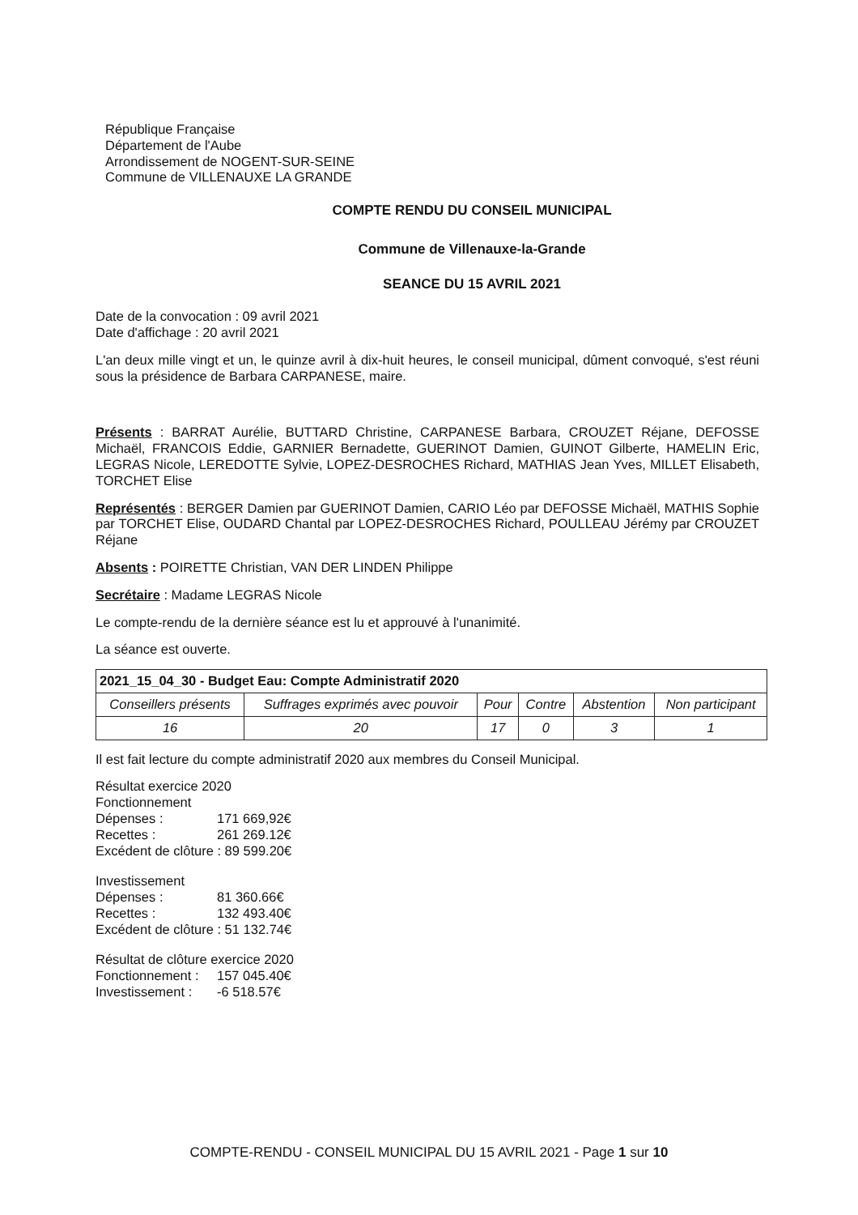République Française
Département de l'Aube
Arrondissement de NOGENT-SUR-SEINE
Commune de VILLENAUXE LA GRANDE
COMPTE RENDU DU CONSEIL MUNICIPAL
Commune de Villenauxe-la-Grande
SEANCE DU 15 AVRIL 2021
Date de la convocation : 09 avril 2021
Date d'affichage : 20 avril 2021
L'an deux mille vingt et un, le quinze avril à dix-huit heures, le conseil municipal, dûment convoqué, s'est réuni sous la présidence de Barbara CARPANESE, maire.
Présents : BARRAT Aurélie, BUTTARD Christine, CARPANESE Barbara, CROUZET Réjane, DEFOSSE Michaël, FRANCOIS Eddie, GARNIER Bernadette, GUERINOT Damien, GUINOT Gilberte, HAMELIN Eric, LEGRAS Nicole, LEREDOTTE Sylvie, LOPEZ-DESROCHES Richard, MATHIAS Jean Yves, MILLET Elisabeth, TORCHET Elise
Représentés : BERGER Damien par GUERINOT Damien, CARIO Léo par DEFOSSE Michaël, MATHIS Sophie par TORCHET Elise, OUDARD Chantal par LOPEZ-DESROCHES Richard, POULLEAU Jérémy par CROUZET Réjane
Absents : POIRETTE Christian, VAN DER LINDEN Philippe
Secrétaire : Madame LEGRAS Nicole
Le compte-rendu de la dernière séance est lu et approuvé à l'unanimité.
La séance est ouverte.
| 2021_15_04_30 - Budget Eau: Compte Administratif 2020 | | | | | |
| --- | --- | --- | --- | --- | --- |
| Conseillers présents | Suffrages exprimés avec pouvoir | Pour | Contre | Abstention | Non participant |
| 16 | 20 | 17 | 0 | 3 | 1 |
Il est fait lecture du compte administratif 2020 aux membres du Conseil Municipal.
Résultat exercice 2020
Fonctionnement
Dépenses : 171 669,92€
Recettes : 261 269.12€
Excédent de clôture : 89 599.20€
Investissement
Dépenses : 81 360.66€
Recettes : 132 493.40€
Excédent de clôture : 51 132.74€
Résultat de clôture exercice 2020
Fonctionnement : 157 045.40€
Investissement : -6 518.57€
COMPTE-RENDU - CONSEIL MUNICIPAL DU 15 AVRIL 2021 - Page 1 sur 10